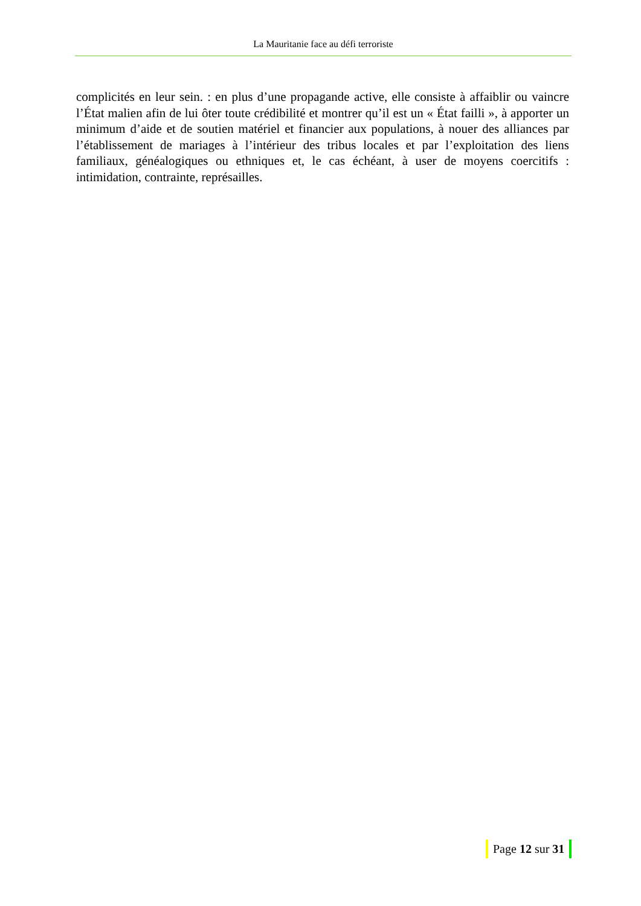La Mauritanie face au défi terroriste
complicités en leur sein. : en plus d’une propagande active, elle consiste à affaiblir ou vaincre l’État malien afin de lui ôter toute crédibilité et montrer qu’il est un « État failli », à apporter un minimum d’aide et de soutien matériel et financier aux populations, à nouer des alliances par l’établissement de mariages à l’intérieur des tribus locales et par l’exploitation des liens familiaux, généalogiques ou ethniques et, le cas échéant, à user de moyens coercitifs : intimidation, contrainte, représailles.
Page 12 sur 31